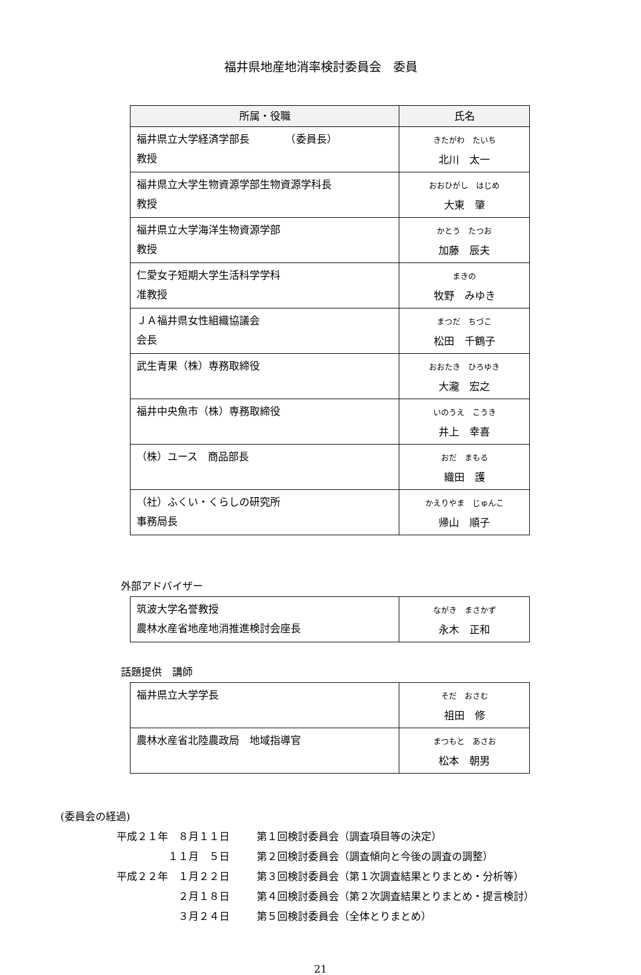福井県地産地消率検討委員会　委員
| 所属・役職 | 氏名 |
| --- | --- |
| 福井県立大学経済学部長 （委員長） 教授 | きたがわ たいち 北川 太一 |
| 福井県立大学生物資源学部生物資源学科長 教授 | おおひがし はじめ 大東 肇 |
| 福井県立大学海洋生物資源学部 教授 | かとう たつお 加藤 辰夫 |
| 仁愛女子短期大学生活科学学科 准教授 | まきの 牧野 みゆき |
| ＪＡ福井県女性組織協議会 会長 | まつだ ちづこ 松田 千鶴子 |
| 武生青果（株）専務取締役 | おおたき ひろゆき 大瀧 宏之 |
| 福井中央魚市（株）専務取締役 | いのうえ こうき 井上 幸喜 |
| （株）ユース 商品部長 | おだ まもる 織田 護 |
| （社）ふくい・くらしの研究所 事務局長 | かえりやま じゅんこ 帰山 順子 |
外部アドバイザー
| 筑波大学名誉教授 農林水産省地産地消推進検討会座長 | ながき まさかず 永木 正和 |
話題提供　講師
| 福井県立大学学長 | そだ おさむ 祖田 修 |
| 農林水産省北陸農政局 地域指導官 | まつもと あさお 松本 朝男 |
(委員会の経過)
平成２１年　８月１１日 第１回検討委員会（調査項目等の決定）
１１月　５日 第２回検討委員会（調査傾向と今後の調査の調整）
平成２２年　１月２２日 第３回検討委員会（第１次調査結果とりまとめ・分析等）
２月１８日 第４回検討委員会（第２次調査結果とりまとめ・提言検討）
３月２４日 第５回検討委員会（全体とりまとめ）
21